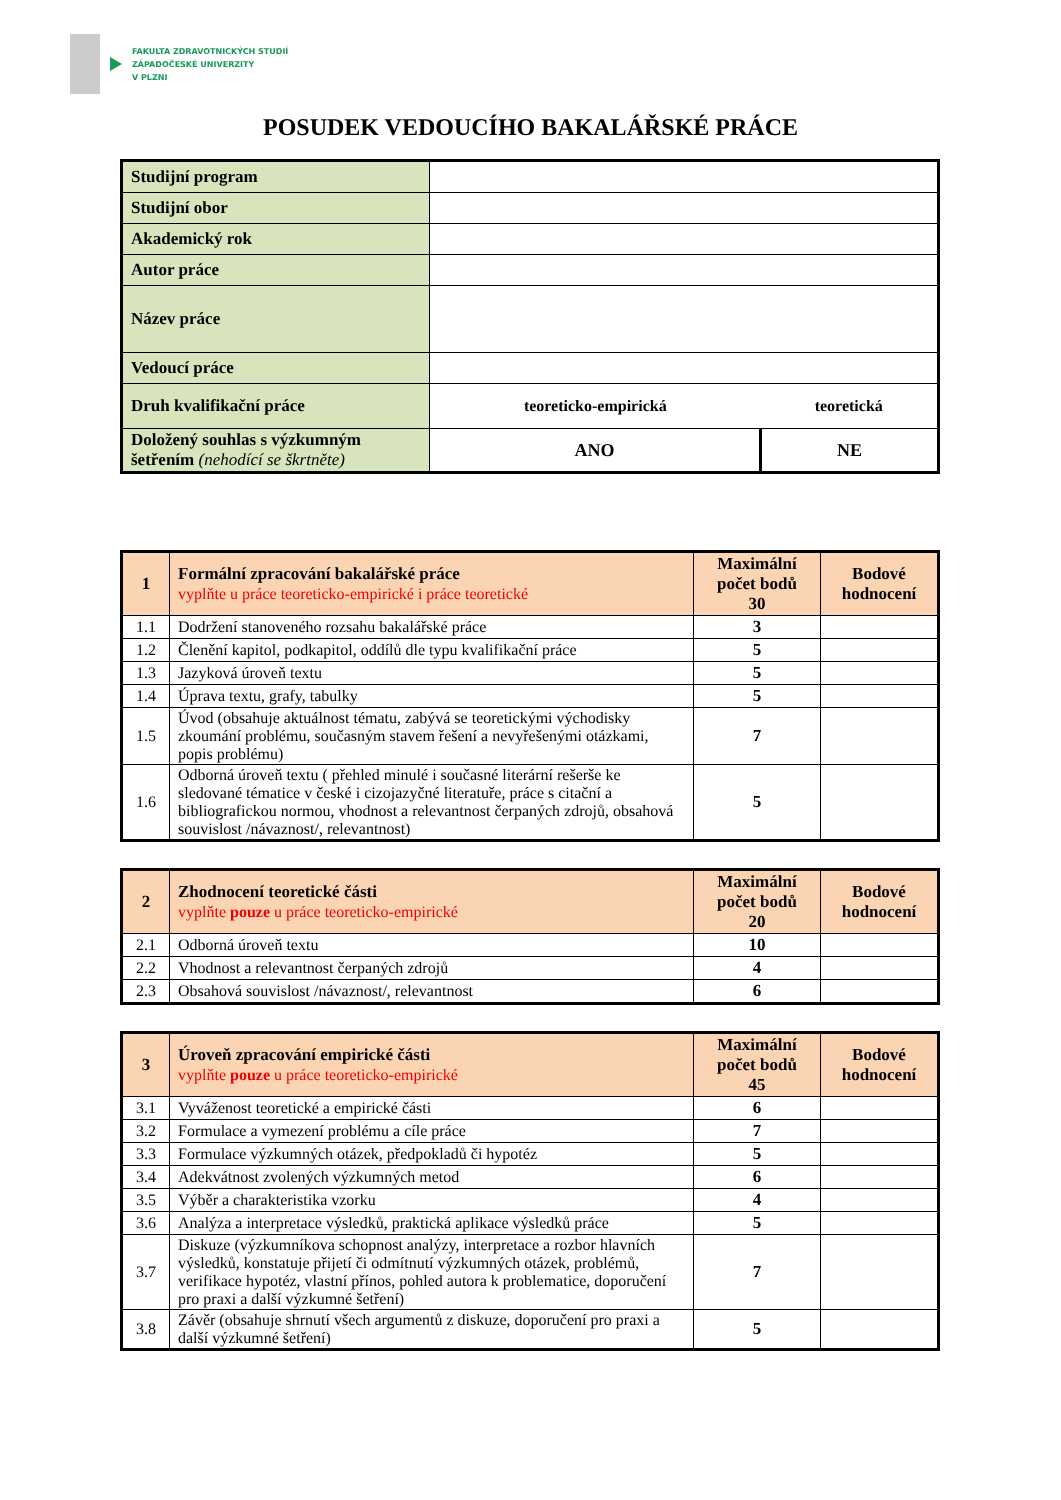FAKULTA ZDRAVOTNICKÝCH STUDIÍ
ZÁPADOČESKÉ UNIVERZITY
V PLZNI
POSUDEK VEDOUCÍHO BAKALÁŘSKÉ PRÁCE
| Studijní program | | |
| Studijní obor | | |
| Akademický rok | | |
| Autor práce | | |
| Název práce | | |
| Vedoucí práce | | |
| Druh kvalifikační práce | teoreticko-empirická | teoretická |
| Doložený souhlas s výzkumným šetřením (nehodící se škrtněte) | ANO | NE |
| 1 | Formální zpracování bakalářské práce vyplňte u práce teoreticko-empirické i práce teoretické | Maximální počet bodů 30 | Bodové hodnocení |
| --- | --- | --- | --- |
| 1.1 | Dodržení stanoveného rozsahu bakalářské práce | 3 | |
| 1.2 | Členění kapitol, podkapitol, oddílů dle typu kvalifikační práce | 5 | |
| 1.3 | Jazyková úroveň textu | 5 | |
| 1.4 | Úprava textu, grafy, tabulky | 5 | |
| 1.5 | Úvod (obsahuje aktuálnost tématu, zabývá se teoretickými východisky zkoumání problému, současným stavem řešení a nevyřešenými otázkami, popis problému) | 7 | |
| 1.6 | Odborná úroveň textu ( přehled minulé i současné literární rešerše ke sledované tématice v české i cizojazyčné literatuře, práce s citační a bibliografickou normou, vhodnost a relevantnost čerpaných zdrojů, obsahová souvislost /návaznost/, relevantnost) | 5 | |
| 2 | Zhodnocení teoretické části vyplňte pouze u práce teoreticko-empirické | Maximální počet bodů 20 | Bodové hodnocení |
| --- | --- | --- | --- |
| 2.1 | Odborná úroveň textu | 10 | |
| 2.2 | Vhodnost a relevantnost čerpaných zdrojů | 4 | |
| 2.3 | Obsahová souvislost /návaznost/, relevantnost | 6 | |
| 3 | Úroveň zpracování empirické části vyplňte pouze u práce teoreticko-empirické | Maximální počet bodů 45 | Bodové hodnocení |
| --- | --- | --- | --- |
| 3.1 | Vyváženost teoretické a empirické části | 6 | |
| 3.2 | Formulace a vymezení problému a cíle práce | 7 | |
| 3.3 | Formulace výzkumných otázek, předpokladů či hypotéz | 5 | |
| 3.4 | Adekvátnost zvolených výzkumných metod | 6 | |
| 3.5 | Výběr a charakteristika vzorku | 4 | |
| 3.6 | Analýza a interpretace výsledků, praktická aplikace výsledků práce | 5 | |
| 3.7 | Diskuze (výzkumníkova schopnost analýzy, interpretace a rozbor hlavních výsledků, konstatuje přijetí či odmítnutí výzkumných otázek, problémů, verifikace hypotéz, vlastní přínos, pohled autora k problematice, doporučení pro praxi a další výzkumné šetření) | 7 | |
| 3.8 | Závěr (obsahuje shrnutí všech argumentů z diskuze, doporučení pro praxi a další výzkumné šetření) | 5 | |